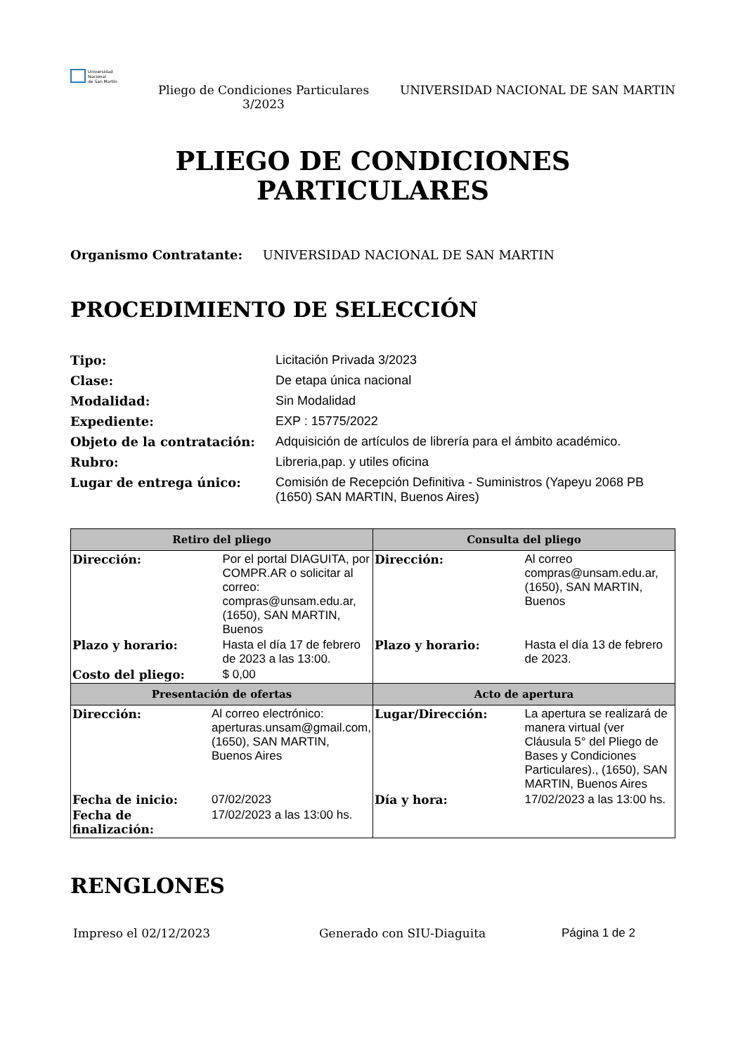Universidad
Nacional
de San Martín
Pliego de Condiciones Particulares 3/2023
UNIVERSIDAD NACIONAL DE SAN MARTIN
PLIEGO DE CONDICIONES
PARTICULARES
Organismo Contratante: UNIVERSIDAD NACIONAL DE SAN MARTIN
PROCEDIMIENTO DE SELECCIÓN
| Tipo: | Licitación Privada 3/2023 |
| Clase: | De etapa única nacional |
| Modalidad: | Sin Modalidad |
| Expediente: | EXP : 15775/2022 |
| Objeto de la contratación: | Adquisición de artículos de librería para el ámbito académico. |
| Rubro: | Libreria,pap. y utiles oficina |
| Lugar de entrega único: | Comisión de Recepción Definitiva - Suministros (Yapeyu 2068 PB (1650) SAN MARTIN, Buenos Aires) |
| Retiro del pliego | Consulta del pliego |
| --- | --- |
| / Dirección: / Por el portal DIAGUITA, por COMPR.AR o solicitar al correo: compras@unsam.edu.ar, (1650), SAN MARTIN, Buenos / / Plazo y horario: / Hasta el día 17 de febrero de 2023 a las 13:00. / / Costo del pliego: / $ 0,00 / | / Dirección: / Al correo compras@unsam.edu.ar, (1650), SAN MARTIN, Buenos / / Plazo y horario: / Hasta el día 13 de febrero de 2023. / |
| Presentación de ofertas | Acto de apertura |
| / Dirección: / Al correo electrónico: aperturas.unsam@gmail.com, (1650), SAN MARTIN, Buenos Aires / / Fecha de inicio: / 07/02/2023 / / Fecha de finalización: / 17/02/2023 a las 13:00 hs. / | / Lugar/Dirección: / La apertura se realizará de manera virtual (ver Cláusula 5° del Pliego de Bases y Condiciones Particulares)., (1650), SAN MARTIN, Buenos Aires / / Día y hora: / 17/02/2023 a las 13:00 hs. / |
RENGLONES
Impreso el 02/12/2023 Generado con SIU-Diaguita Página 1 de 2